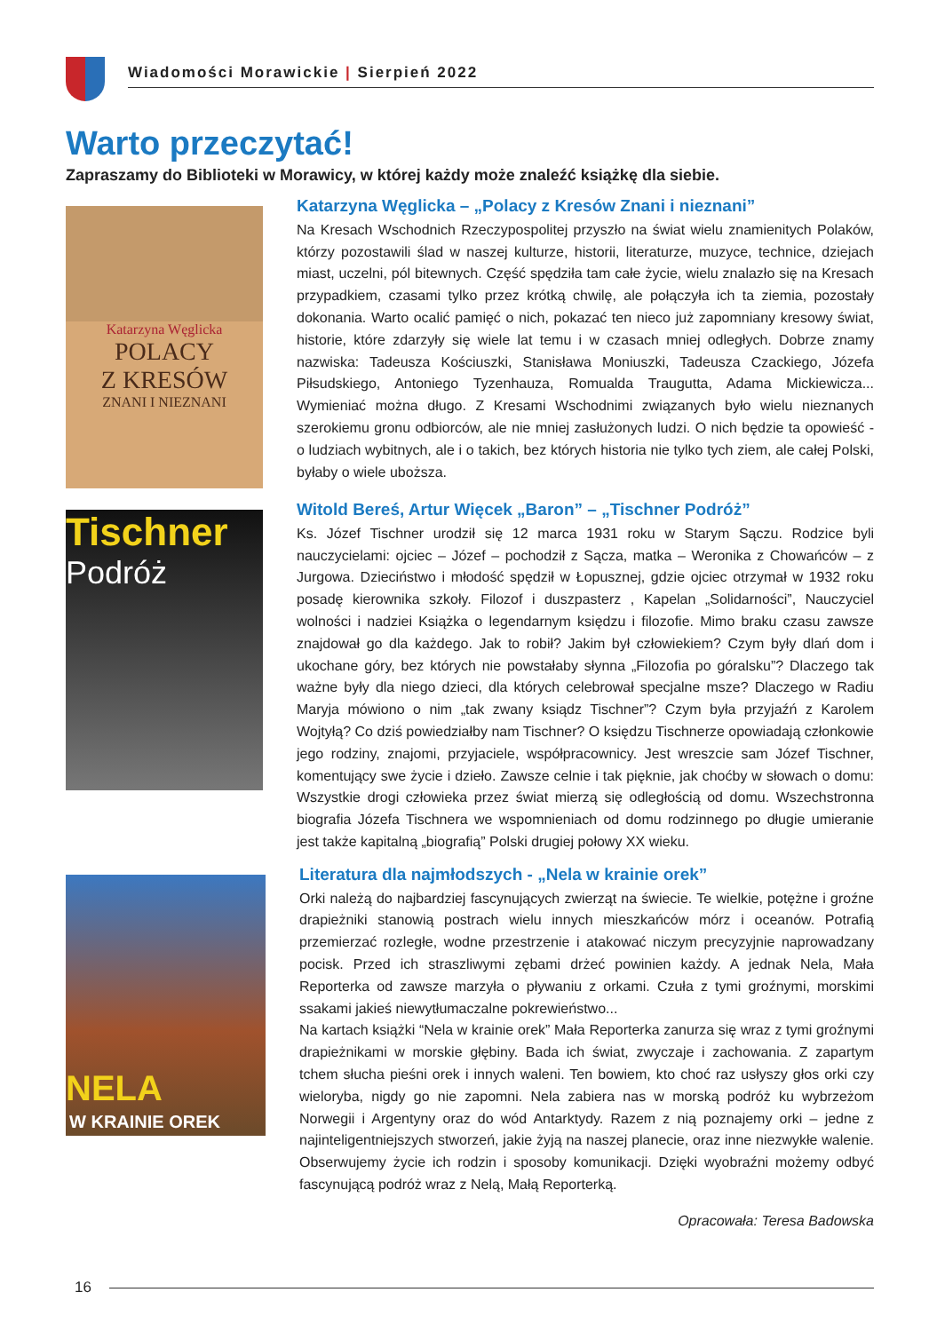Wiadomości Morawickie | Sierpień 2022
Warto przeczytać!
Zapraszamy do Biblioteki w Morawicy, w której każdy może znaleźć książkę dla siebie.
Katarzyna Węglicka
POLACY
Z KRESÓW
ZNANI I NIEZNANI
Katarzyna Węglicka – „Polacy z Kresów Znani i nieznani”
Na Kresach Wschodnich Rzeczypospolitej przyszło na świat wielu znamienitych Polaków, którzy pozostawili ślad w naszej kulturze, historii, literaturze, muzyce, technice, dziejach miast, uczelni, pól bitewnych. Część spędziła tam całe życie, wielu znalazło się na Kresach przypadkiem, czasami tylko przez krótką chwilę, ale połączyła ich ta ziemia, pozostały dokonania. Warto ocalić pamięć o nich, pokazać ten nieco już zapomniany kresowy świat, historie, które zdarzyły się wiele lat temu i w czasach mniej odległych. Dobrze znamy nazwiska: Tadeusza Kościuszki, Stanisława Moniuszki, Tadeusza Czackiego, Józefa Piłsudskiego, Antoniego Tyzenhauza, Romualda Traugutta, Adama Mickiewicza... Wymieniać można długo. Z Kresami Wschodnimi związanych było wielu nieznanych szerokiemu gronu odbiorców, ale nie mniej zasłużonych ludzi. O nich będzie ta opowieść - o ludziach wybitnych, ale i o takich, bez których historia nie tylko tych ziem, ale całej Polski, byłaby o wiele uboższa.
Tischner
Podróż
Witold Bereś, Artur Więcek „Baron” – „Tischner Podróż”
Ks. Józef Tischner urodził się 12 marca 1931 roku w Starym Sączu. Rodzice byli nauczycielami: ojciec – Józef – pochodził z Sącza, matka – Weronika z Chowańców – z Jurgowa. Dzieciństwo i młodość spędził w Łopusznej, gdzie ojciec otrzymał w 1932 roku posadę kierownika szkoły. Filozof i duszpasterz , Kapelan „Solidarności”, Nauczyciel wolności i nadziei Książka o legendarnym księdzu i filozofie. Mimo braku czasu zawsze znajdował go dla każdego. Jak to robił? Jakim był człowiekiem? Czym były dlań dom i ukochane góry, bez których nie powstałaby słynna „Filozofia po góralsku”? Dlaczego tak ważne były dla niego dzieci, dla których celebrował specjalne msze? Dlaczego w Radiu Maryja mówiono o nim „tak zwany ksiądz Tischner”? Czym była przyjaźń z Karolem Wojtyłą? Co dziś powiedziałby nam Tischner? O księdzu Tischnerze opowiadają członkowie jego rodziny, znajomi, przyjaciele, współpracownicy. Jest wreszcie sam Józef Tischner, komentujący swe życie i dzieło. Zawsze celnie i tak pięknie, jak choćby w słowach o domu: Wszystkie drogi człowieka przez świat mierzą się odległością od domu. Wszechstronna biografia Józefa Tischnera we wspomnieniach od domu rodzinnego po długie umieranie jest także kapitalną „biografią” Polski drugiej połowy XX wieku.
NELA
W KRAINIE OREK
Literatura dla najmłodszych - „Nela w krainie orek”
Orki należą do najbardziej fascynujących zwierząt na świecie. Te wielkie, potężne i groźne drapieżniki stanowią postrach wielu innych mieszkańców mórz i oceanów. Potrafią przemierzać rozległe, wodne przestrzenie i atakować niczym precyzyjnie naprowadzany pocisk. Przed ich straszliwymi zębami drżeć powinien każdy. A jednak Nela, Mała Reporterka od zawsze marzyła o pływaniu z orkami. Czuła z tymi groźnymi, morskimi ssakami jakieś niewytłumaczalne pokrewieństwo...
Na kartach książki “Nela w krainie orek” Mała Reporterka zanurza się wraz z tymi groźnymi drapieżnikami w morskie głębiny. Bada ich świat, zwyczaje i zachowania. Z zapartym tchem słucha pieśni orek i innych waleni. Ten bowiem, kto choć raz usłyszy głos orki czy wieloryba, nigdy go nie zapomni. Nela zabiera nas w morską podróż ku wybrzeżom Norwegii i Argentyny oraz do wód Antarktydy. Razem z nią poznajemy orki – jedne z najinteligentniejszych stworzeń, jakie żyją na naszej planecie, oraz inne niezwykłe walenie. Obserwujemy życie ich rodzin i sposoby komunikacji. Dzięki wyobraźni możemy odbyć fascynującą podróż wraz z Nelą, Małą Reporterką.
Opracowała: Teresa Badowska
16